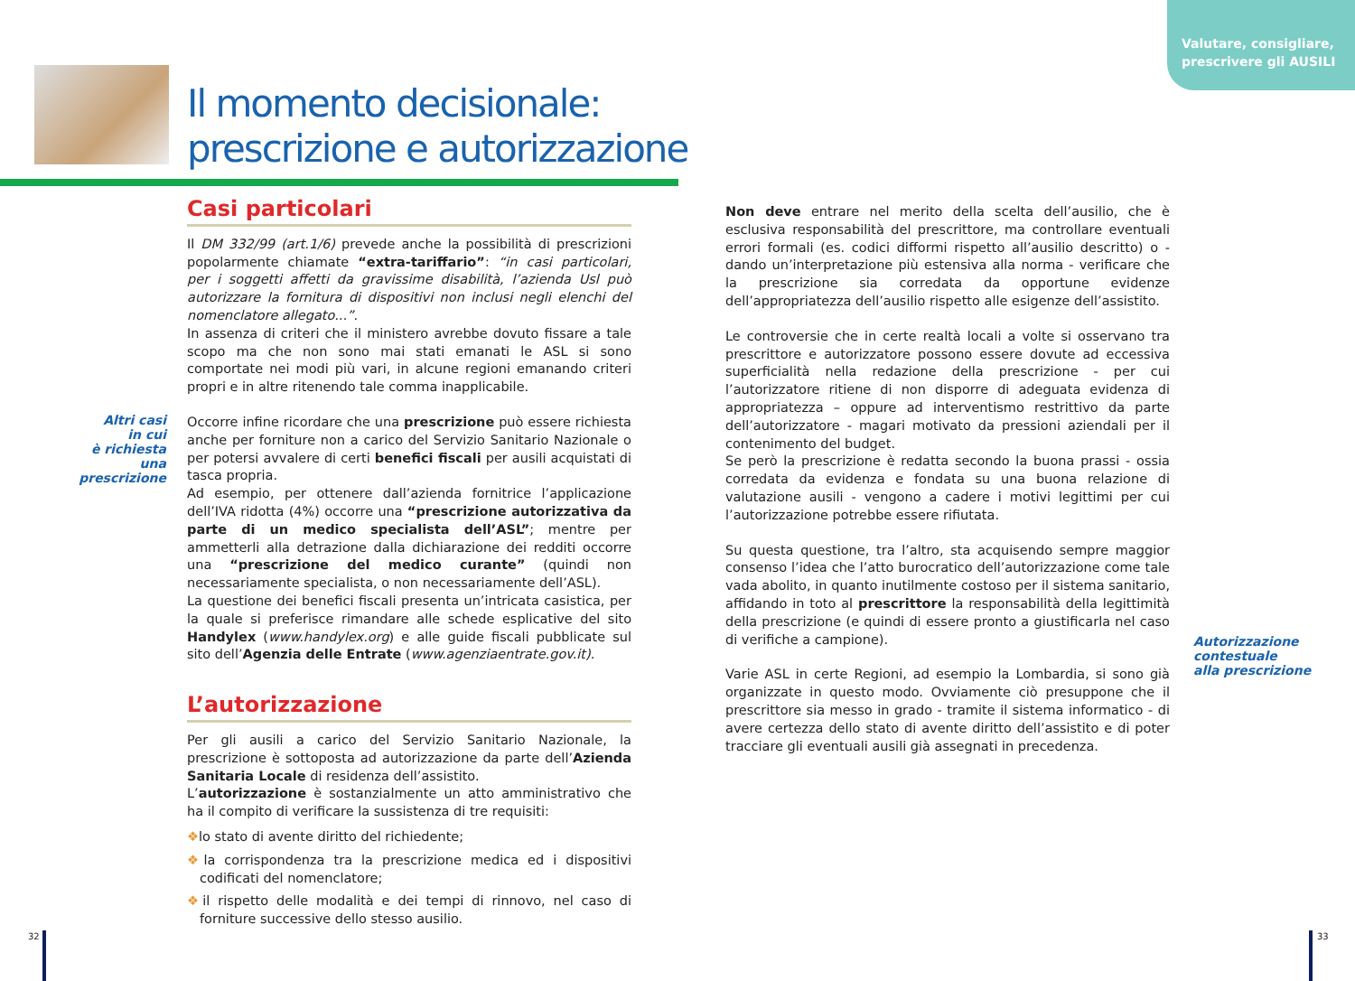Valutare, consigliare,
prescrivere gli AUSILI
Il momento decisionale:
prescrizione e autorizzazione
Altri casi
in cui
è richiesta
una prescrizione
Casi particolari
Il DM 332/99 (art.1/6) prevede anche la possibilità di prescrizioni popolarmente chiamate “extra-tariffario”: “in casi particolari, per i soggetti affetti da gravissime disabilità, l’azienda Usl può autorizzare la fornitura di dispositivi non inclusi negli elenchi del nomenclatore allegato...”.
In assenza di criteri che il ministero avrebbe dovuto fissare a tale scopo ma che non sono mai stati emanati le ASL si sono comportate nei modi più vari, in alcune regioni emanando criteri propri e in altre ritenendo tale comma inapplicabile.
Occorre infine ricordare che una prescrizione può essere richiesta anche per forniture non a carico del Servizio Sanitario Nazionale o per potersi avvalere di certi benefici fiscali per ausili acquistati di tasca propria.
Ad esempio, per ottenere dall’azienda fornitrice l’applicazione dell’IVA ridotta (4%) occorre una “prescrizione autorizzativa da parte di un medico specialista dell’ASL”; mentre per ammetterli alla detrazione dalla dichiarazione dei redditi occorre una “prescrizione del medico curante” (quindi non necessariamente specialista, o non necessariamente dell’ASL).
La questione dei benefici fiscali presenta un’intricata casistica, per la quale si preferisce rimandare alle schede esplicative del sito Handylex (www.handylex.org) e alle guide fiscali pubblicate sul sito dell’Agenzia delle Entrate (www.agenziaentrate.gov.it).
L’autorizzazione
Per gli ausili a carico del Servizio Sanitario Nazionale, la prescrizione è sottoposta ad autorizzazione da parte dell’Azienda Sanitaria Locale di residenza dell’assistito.
L’autorizzazione è sostanzialmente un atto amministrativo che ha il compito di verificare la sussistenza di tre requisiti:
❖lo stato di avente diritto del richiedente;
❖la corrispondenza tra la prescrizione medica ed i dispositivi codificati del nomenclatore;
❖il rispetto delle modalità e dei tempi di rinnovo, nel caso di forniture successive dello stesso ausilio.
Non deve entrare nel merito della scelta dell’ausilio, che è esclusiva responsabilità del prescrittore, ma controllare eventuali errori formali (es. codici difformi rispetto all’ausilio descritto) o - dando un’interpretazione più estensiva alla norma - verificare che la prescrizione sia corredata da opportune evidenze dell’appropriatezza dell’ausilio rispetto alle esigenze dell’assistito.
Le controversie che in certe realtà locali a volte si osservano tra prescrittore e autorizzatore possono essere dovute ad eccessiva superficialità nella redazione della prescrizione - per cui l’autorizzatore ritiene di non disporre di adeguata evidenza di appropriatezza – oppure ad interventismo restrittivo da parte dell’autorizzatore - magari motivato da pressioni aziendali per il contenimento del budget.
Se però la prescrizione è redatta secondo la buona prassi - ossia corredata da evidenza e fondata su una buona relazione di valutazione ausili - vengono a cadere i motivi legittimi per cui l’autorizzazione potrebbe essere rifiutata.
Su questa questione, tra l’altro, sta acquisendo sempre maggior consenso l’idea che l’atto burocratico dell’autorizzazione come tale vada abolito, in quanto inutilmente costoso per il sistema sanitario, affidando in toto al prescrittore la responsabilità della legittimità della prescrizione (e quindi di essere pronto a giustificarla nel caso di verifiche a campione).
Varie ASL in certe Regioni, ad esempio la Lombardia, si sono già organizzate in questo modo. Ovviamente ciò presuppone che il prescrittore sia messo in grado - tramite il sistema informatico - di avere certezza dello stato di avente diritto dell’assistito e di poter tracciare gli eventuali ausili già assegnati in precedenza.
Autorizzazione
contestuale
alla prescrizione
32 33